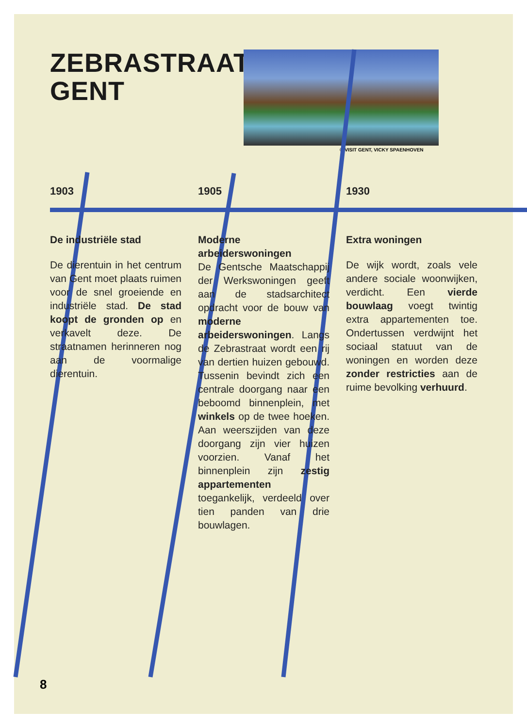ZEBRASTRAAT GENT
© VISIT GENT, VICKY SPAENHOVEN
1903
De industriële stad
De dierentuin in het centrum van Gent moet plaats ruimen voor de snel groeiende en industriële stad. De stad koopt de gronden op en verkavelt deze. De straatnamen herinneren nog aan de voormalige dierentuin.
1905
Moderne arbeiderswoningen
De Gentsche Maatschappij der Werkswoningen geeft aan de stadsarchitect opdracht voor de bouw van moderne arbeiderswoningen. Langs de Zebrastraat wordt een rij van dertien huizen gebouwd. Tussenin bevindt zich een centrale doorgang naar een beboomd binnenplein, met winkels op de twee hoeken. Aan weerszijden van deze doorgang zijn vier huizen voorzien. Vanaf het binnenplein zijn zestig appartementen toegankelijk, verdeeld over tien panden van drie bouwlagen.
1930
Extra woningen
De wijk wordt, zoals vele andere sociale woonwijken, verdicht. Een vierde bouwlaag voegt twintig extra appartementen toe. Ondertussen verdwijnt het sociaal statuut van de woningen en worden deze zonder restricties aan de ruime bevolking verhuurd.
8